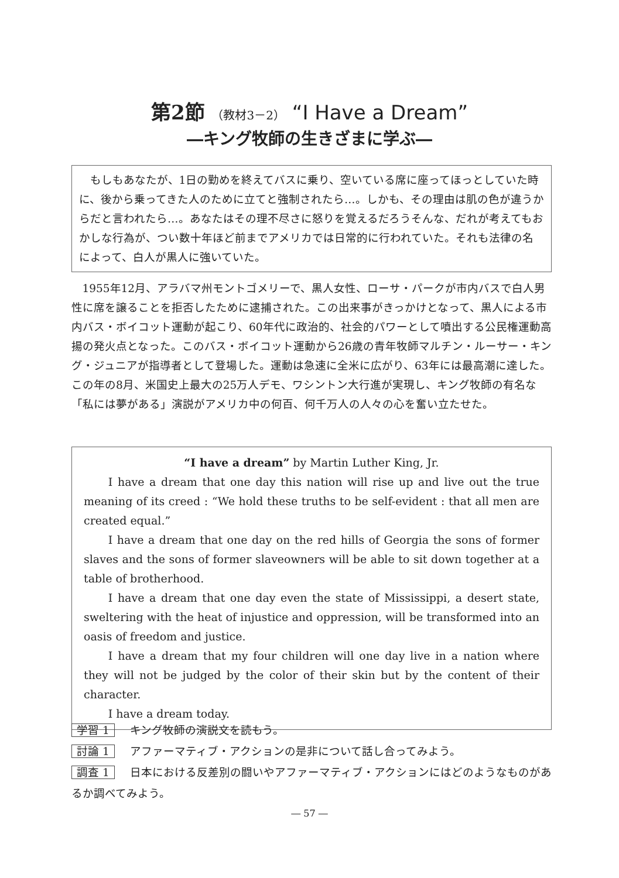第2節 （教材3－2） “I Have a Dream”
―キング牧師の生きざまに学ぶ―
もしもあなたが、1日の勤めを終えてバスに乗り、空いている席に座ってほっとしていた時に、後から乗ってきた人のために立てと強制されたら…。しかも、その理由は肌の色が違うからだと言われたら…。あなたはその理不尽さに怒りを覚えるだろうそんな、だれが考えてもおかしな行為が、つい数十年ほど前までアメリカでは日常的に行われていた。それも法律の名によって、白人が黒人に強いていた。
1955年12月、アラバマ州モントゴメリーで、黒人女性、ローサ・パークが市内バスで白人男性に席を譲ることを拒否したために逮捕された。この出来事がきっかけとなって、黒人による市内バス・ボイコット運動が起こり、60年代に政治的、社会的パワーとして噴出する公民権運動高揚の発火点となった。このバス・ボイコット運動から26歳の青年牧師マルチン・ルーサー・キング・ジュニアが指導者として登場した。運動は急速に全米に広がり、63年には最高潮に達した。この年の8月、米国史上最大の25万人デモ、ワシントン大行進が実現し、キング牧師の有名な「私には夢がある」演説がアメリカ中の何百、何千万人の人々の心を奮い立たせた。
“I have a dream” by Martin Luther King, Jr.
I have a dream that one day this nation will rise up and live out the true meaning of its creed : “We hold these truths to be self-evident : that all men are created equal.”
I have a dream that one day on the red hills of Georgia the sons of former slaves and the sons of former slaveowners will be able to sit down together at a table of brotherhood.
I have a dream that one day even the state of Mississippi, a desert state, sweltering with the heat of injustice and oppression, will be transformed into an oasis of freedom and justice.
I have a dream that my four children will one day live in a nation where they will not be judged by the color of their skin but by the content of their character.
I have a dream today.
学習 1 キング牧師の演説文を読もう。
討論 1 アファーマティブ・アクションの是非について話し合ってみよう。
調査 1 日本における反差別の闘いやアファーマティブ・アクションにはどのようなものがあるか調べてみよう。
― 57 ―